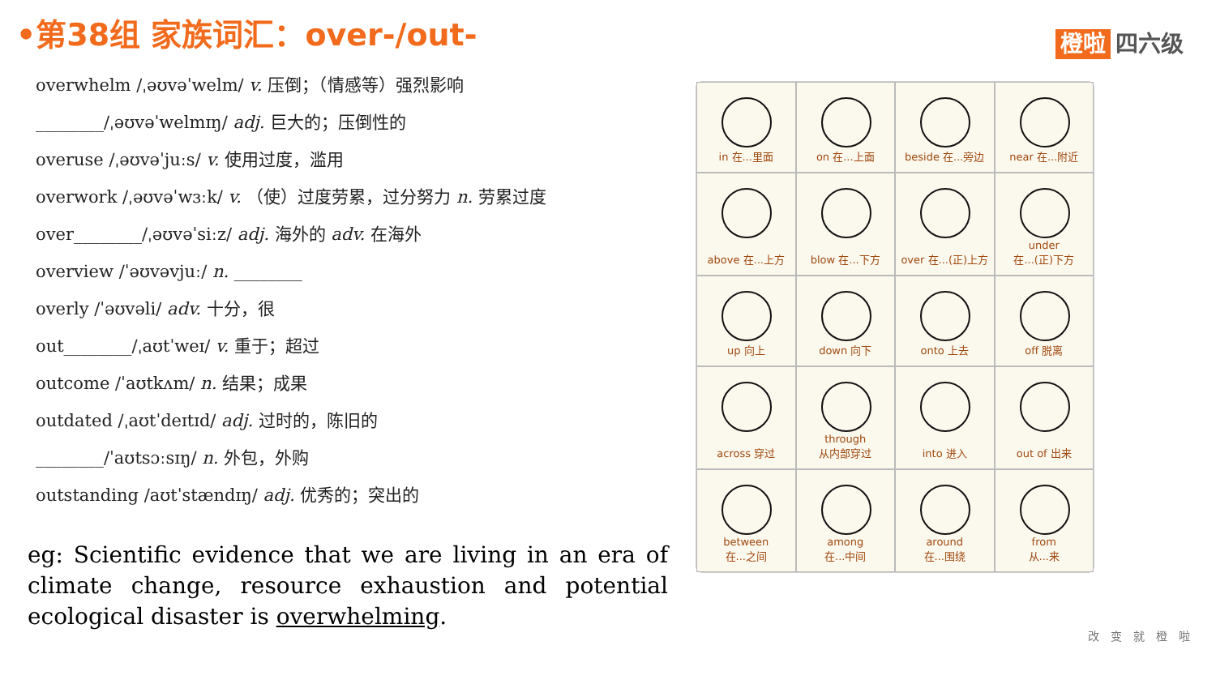•第38组 家族词汇：over-/out- 橙啦 四六级
overwhelm /ˌəʊvəˈwelm/ v. 压倒；（情感等）强烈影响
________/ˌəʊvəˈwelmɪŋ/ adj. 巨大的；压倒性的
overuse /ˌəʊvəˈjuːs/ v. 使用过度，滥用
overwork /ˌəʊvəˈwɜːk/ v. （使）过度劳累，过分努力 n. 劳累过度
over________/ˌəʊvəˈsiːz/ adj. 海外的 adv. 在海外
overview /ˈəʊvəvjuː/ n. ________
overly /ˈəʊvəli/ adv. 十分，很
out________/ˌaʊtˈweɪ/ v. 重于；超过
outcome /ˈaʊtkʌm/ n. 结果；成果
outdated /ˌaʊtˈdeɪtɪd/ adj. 过时的，陈旧的
________/ˈaʊtsɔːsɪŋ/ n. 外包，外购
outstanding /aʊtˈstændɪŋ/ adj. 优秀的；突出的
eg: Scientific evidence that we are living in an era of climate change, resource exhaustion and potential ecological disaster is overwhelming.
in 在...里面
on 在...上面
beside 在...旁边
near 在...附近
above 在...上方
blow 在...下方
over 在...(正)上方
under
在...(正)下方
up 向上
down 向下
onto 上去
off 脱离
across 穿过
through
从内部穿过
into 进入
out of 出来
between
在...之间
among
在...中间
around
在...围绕
from
从...来
改变就橙啦